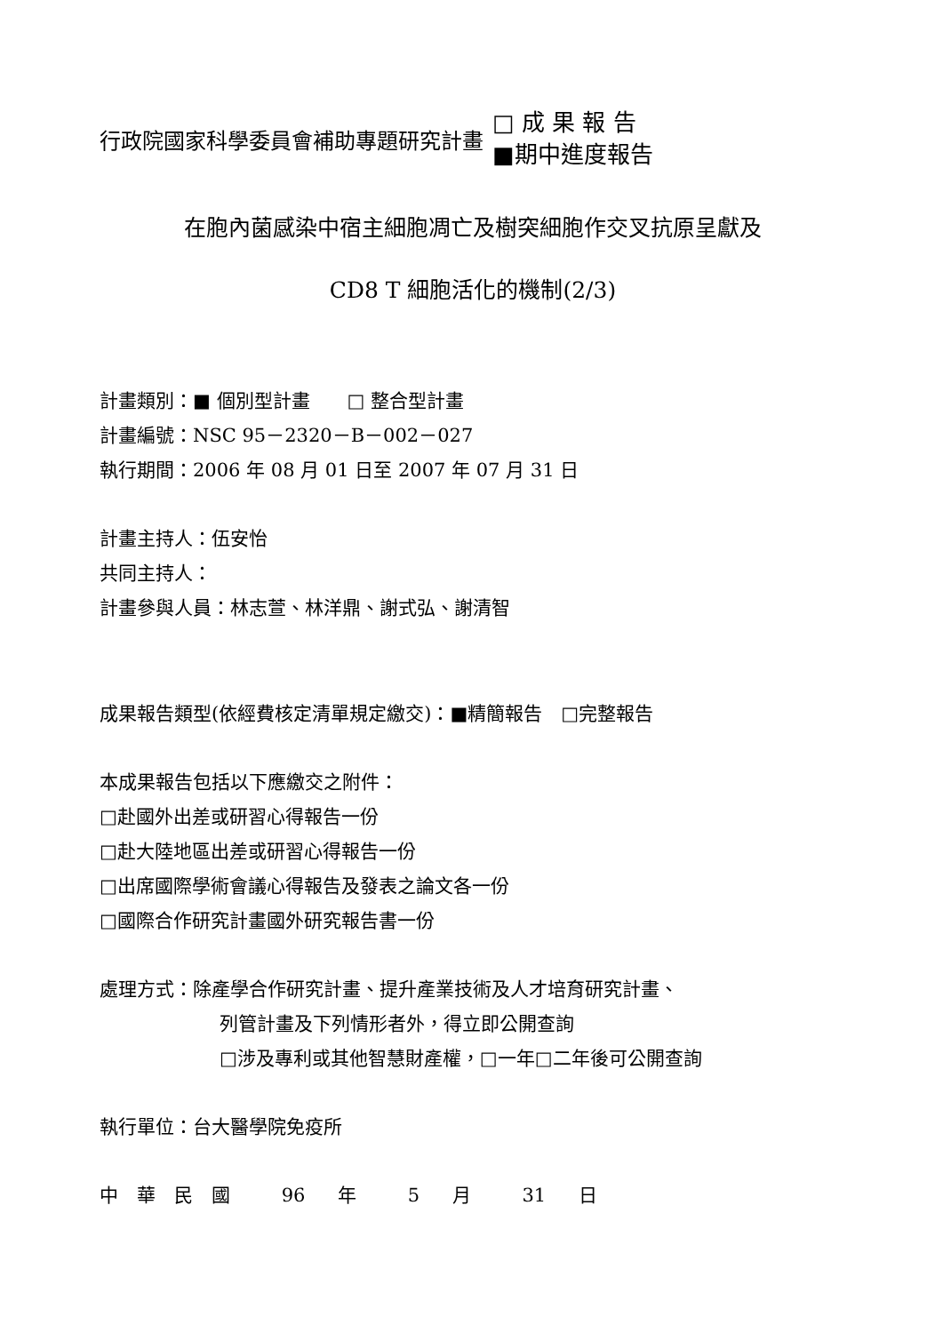行政院國家科學委員會補助專題研究計畫
□ 成 果 報 告
■期中進度報告
在胞內菌感染中宿主細胞凋亡及樹突細胞作交叉抗原呈獻及
CD8 T 細胞活化的機制(2/3)
計畫類別：■ 個別型計畫　　□ 整合型計畫
計畫編號：NSC 95－2320－B－002－027
執行期間：2006 年 08 月 01 日至 2007 年 07 月 31 日
計畫主持人：伍安怡
共同主持人：
計畫參與人員：林志萱、林洋鼎、謝式弘、謝清智
成果報告類型(依經費核定清單規定繳交)：■精簡報告　□完整報告
本成果報告包括以下應繳交之附件：
□赴國外出差或研習心得報告一份
□赴大陸地區出差或研習心得報告一份
□出席國際學術會議心得報告及發表之論文各一份
□國際合作研究計畫國外研究報告書一份
處理方式：除產學合作研究計畫、提升產業技術及人才培育研究計畫、
列管計畫及下列情形者外，得立即公開查詢
□涉及專利或其他智慧財產權，□一年□二年後可公開查詢
執行單位：台大醫學院免疫所
中　華　民　國　 96 年　 5 月　 31 日